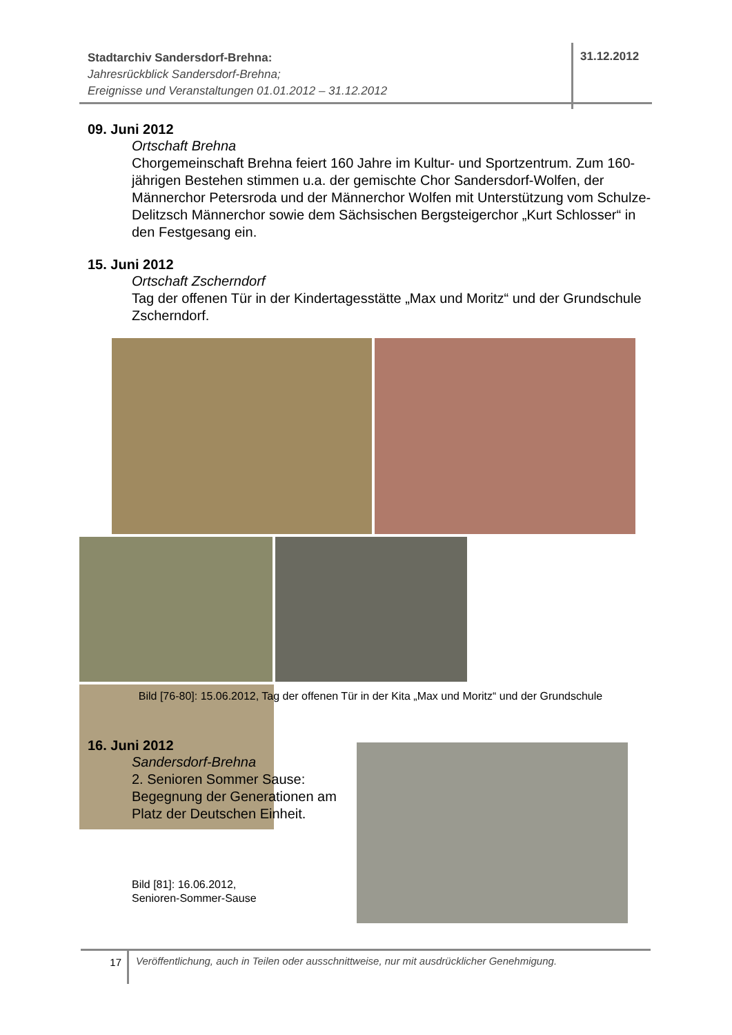Stadtarchiv Sandersdorf-Brehna:
Jahresrückblick Sandersdorf-Brehna;
Ereignisse und Veranstaltungen 01.01.2012 – 31.12.2012
31.12.2012
09. Juni 2012
Ortschaft Brehna
Chorgemeinschaft Brehna feiert 160 Jahre im Kultur- und Sportzentrum. Zum 160-jährigen Bestehen stimmen u.a. der gemischte Chor Sandersdorf-Wolfen, der Männerchor Petersroda und der Männerchor Wolfen mit Unterstützung vom Schulze-Delitzsch Männerchor sowie dem Sächsischen Bergsteigerchor „Kurt Schlosser“ in den Festgesang ein.
15. Juni 2012
Ortschaft Zscherndorf
Tag der offenen Tür in der Kindertagesstätte „Max und Moritz“ und der Grundschule Zscherndorf.
Bild [76-80]: 15.06.2012, Tag der offenen Tür in der Kita „Max und Moritz“ und der Grundschule
16. Juni 2012
Sandersdorf-Brehna
2. Senioren Sommer Sause: Begegnung der Generationen am Platz der Deutschen Einheit.
Bild [81]: 16.06.2012,
Senioren-Sommer-Sause
17 Veröffentlichung, auch in Teilen oder ausschnittweise, nur mit ausdrücklicher Genehmigung.